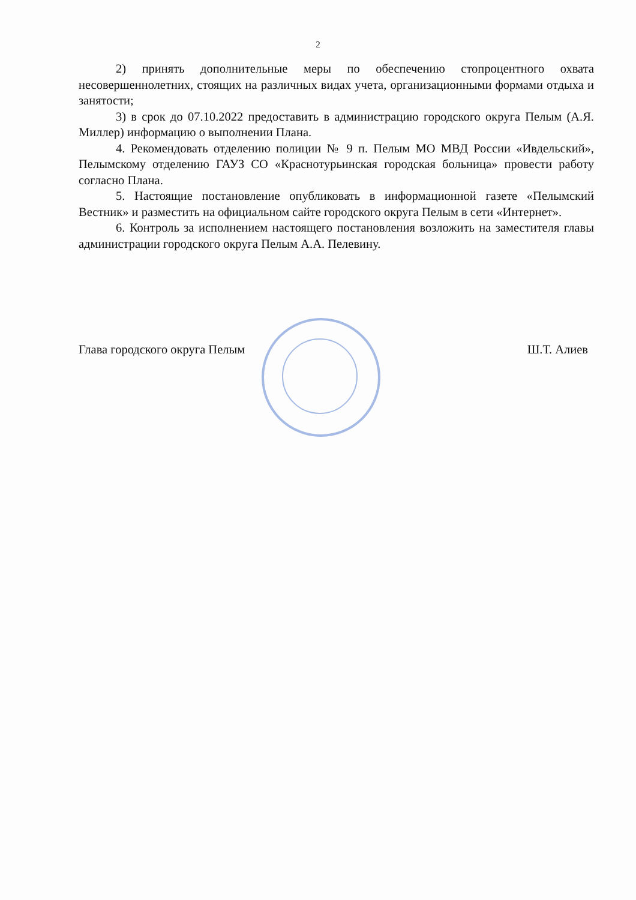2
2) принять дополнительные меры по обеспечению стопроцентного охвата несовершеннолетних, стоящих на различных видах учета, организационными формами отдыха и занятости;
3) в срок до 07.10.2022 предоставить в администрацию городского округа Пелым (А.Я. Миллер) информацию о выполнении Плана.
4. Рекомендовать отделению полиции № 9 п. Пелым МО МВД России «Ивдельский», Пелымскому отделению ГАУЗ СО «Краснотурьинская городская больница» провести работу согласно Плана.
5. Настоящие постановление опубликовать в информационной газете «Пелымский Вестник» и разместить на официальном сайте городского округа Пелым в сети «Интернет».
6. Контроль за исполнением настоящего постановления возложить на заместителя главы администрации городского округа Пелым А.А. Пелевину.
Глава городского округа Пелым Ш.Т. Алиев